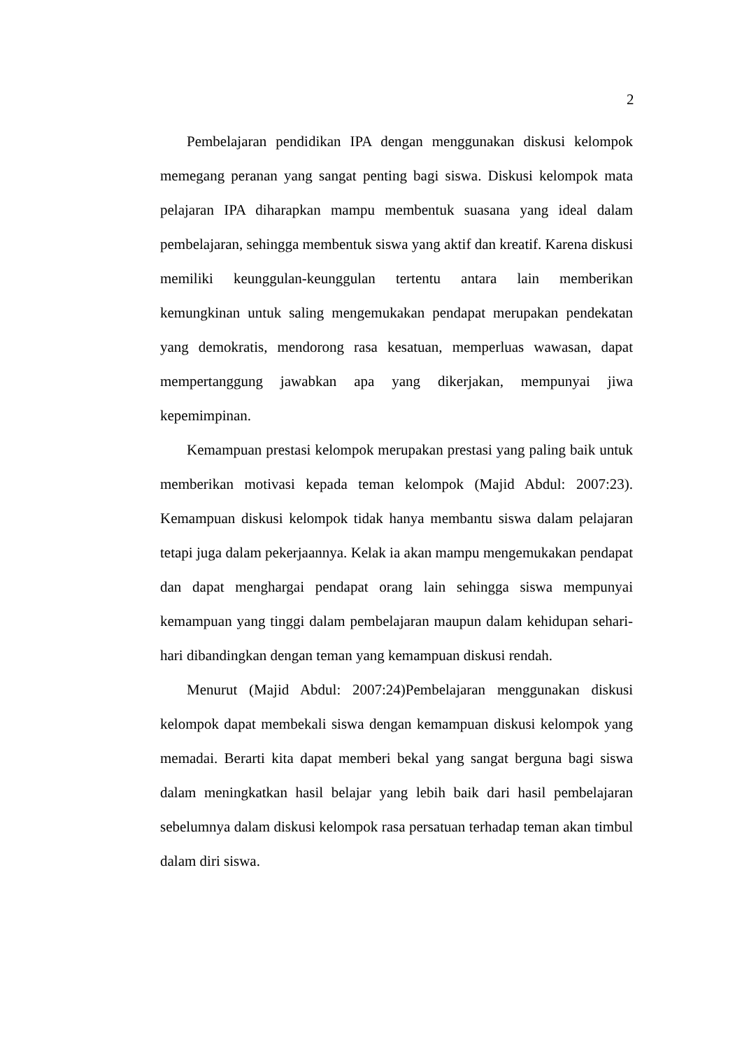2
Pembelajaran pendidikan IPA dengan menggunakan diskusi kelompok memegang peranan yang sangat penting bagi siswa. Diskusi kelompok mata pelajaran IPA diharapkan mampu membentuk suasana yang ideal dalam pembelajaran, sehingga membentuk siswa yang aktif dan kreatif. Karena diskusi memiliki keunggulan-keunggulan tertentu antara lain memberikan kemungkinan untuk saling mengemukakan pendapat merupakan pendekatan yang demokratis, mendorong rasa kesatuan, memperluas wawasan, dapat mempertanggung jawabkan apa yang dikerjakan, mempunyai jiwa kepemimpinan.
Kemampuan prestasi kelompok merupakan prestasi yang paling baik untuk memberikan motivasi kepada teman kelompok (Majid Abdul: 2007:23). Kemampuan diskusi kelompok tidak hanya membantu siswa dalam pelajaran tetapi juga dalam pekerjaannya. Kelak ia akan mampu mengemukakan pendapat dan dapat menghargai pendapat orang lain sehingga siswa mempunyai kemampuan yang tinggi dalam pembelajaran maupun dalam kehidupan sehari-hari dibandingkan dengan teman yang kemampuan diskusi rendah.
Menurut (Majid Abdul: 2007:24)Pembelajaran menggunakan diskusi kelompok dapat membekali siswa dengan kemampuan diskusi kelompok yang memadai. Berarti kita dapat memberi bekal yang sangat berguna bagi siswa dalam meningkatkan hasil belajar yang lebih baik dari hasil pembelajaran sebelumnya dalam diskusi kelompok rasa persatuan terhadap teman akan timbul dalam diri siswa.